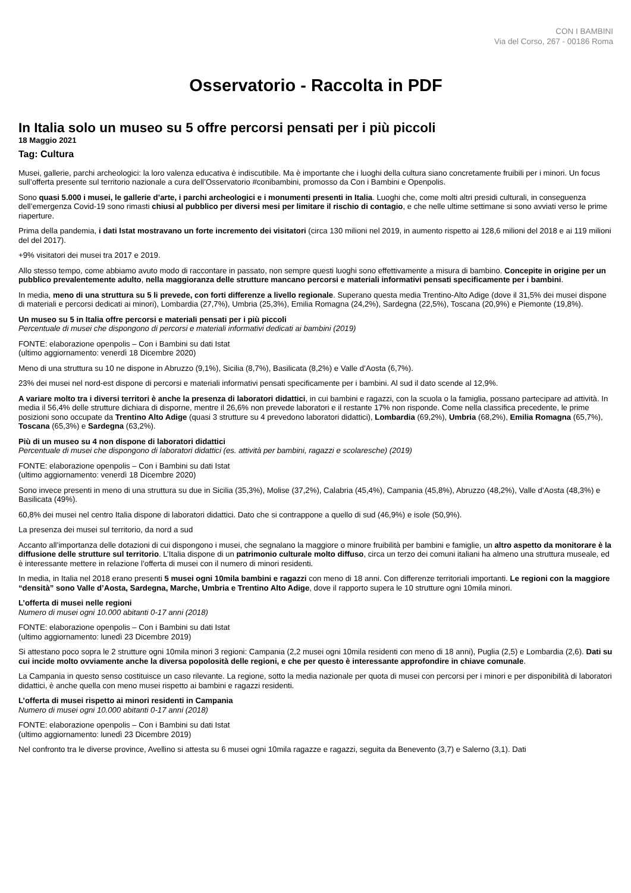CON I BAMBINI
Via del Corso, 267 - 00186 Roma
Osservatorio - Raccolta in PDF
In Italia solo un museo su 5 offre percorsi pensati per i più piccoli
18 Maggio 2021
Tag: Cultura
Musei, gallerie, parchi archeologici: la loro valenza educativa è indiscutibile. Ma è importante che i luoghi della cultura siano concretamente fruibili per i minori. Un focus sull’offerta presente sul territorio nazionale a cura dell’Osservatorio #conibambini, promosso da Con i Bambini e Openpolis.
Sono quasi 5.000 i musei, le gallerie d’arte, i parchi archeologici e i monumenti presenti in Italia. Luoghi che, come molti altri presidi culturali, in conseguenza dell’emergenza Covid-19 sono rimasti chiusi al pubblico per diversi mesi per limitare il rischio di contagio, e che nelle ultime settimane si sono avviati verso le prime riaperture.
Prima della pandemia, i dati Istat mostravano un forte incremento dei visitatori (circa 130 milioni nel 2019, in aumento rispetto ai 128,6 milioni del 2018 e ai 119 milioni del del 2017).
+9% visitatori dei musei tra 2017 e 2019.
Allo stesso tempo, come abbiamo avuto modo di raccontare in passato, non sempre questi luoghi sono effettivamente a misura di bambino. Concepite in origine per un pubblico prevalentemente adulto, nella maggioranza delle strutture mancano percorsi e materiali informativi pensati specificamente per i bambini.
In media, meno di una struttura su 5 li prevede, con forti differenze a livello regionale. Superano questa media Trentino-Alto Adige (dove il 31,5% dei musei dispone di materiali e percorsi dedicati ai minori), Lombardia (27,7%), Umbria (25,3%), Emilia Romagna (24,2%), Sardegna (22,5%), Toscana (20,9%) e Piemonte (19,8%).
Un museo su 5 in Italia offre percorsi e materiali pensati per i più piccoli
Percentuale di musei che dispongono di percorsi e materiali informativi dedicati ai bambini (2019)
FONTE: elaborazione openpolis – Con i Bambini su dati Istat
(ultimo aggiornamento: venerdì 18 Dicembre 2020)
Meno di una struttura su 10 ne dispone in Abruzzo (9,1%), Sicilia (8,7%), Basilicata (8,2%) e Valle d’Aosta (6,7%).
23% dei musei nel nord-est dispone di percorsi e materiali informativi pensati specificamente per i bambini. Al sud il dato scende al 12,9%.
A variare molto tra i diversi territori è anche la presenza di laboratori didattici, in cui bambini e ragazzi, con la scuola o la famiglia, possano partecipare ad attività. In media il 56,4% delle strutture dichiara di disporne, mentre il 26,6% non prevede laboratori e il restante 17% non risponde. Come nella classifica precedente, le prime posizioni sono occupate da Trentino Alto Adige (quasi 3 strutture su 4 prevedono laboratori didattici), Lombardia (69,2%), Umbria (68,2%), Emilia Romagna (65,7%), Toscana (65,3%) e Sardegna (63,2%).
Più di un museo su 4 non dispone di laboratori didattici
Percentuale di musei che dispongono di laboratori didattici (es. attività per bambini, ragazzi e scolaresche) (2019)
FONTE: elaborazione openpolis – Con i Bambini su dati Istat
(ultimo aggiornamento: venerdì 18 Dicembre 2020)
Sono invece presenti in meno di una struttura su due in Sicilia (35,3%), Molise (37,2%), Calabria (45,4%), Campania (45,8%), Abruzzo (48,2%), Valle d’Aosta (48,3%) e Basilicata (49%).
60,8% dei musei nel centro Italia dispone di laboratori didattici. Dato che si contrappone a quello di sud (46,9%) e isole (50,9%).
La presenza dei musei sul territorio, da nord a sud
Accanto all’importanza delle dotazioni di cui dispongono i musei, che segnalano la maggiore o minore fruibilità per bambini e famiglie, un altro aspetto da monitorare è la diffusione delle strutture sul territorio. L’Italia dispone di un patrimonio culturale molto diffuso, circa un terzo dei comuni italiani ha almeno una struttura museale, ed è interessante mettere in relazione l’offerta di musei con il numero di minori residenti.
In media, in Italia nel 2018 erano presenti 5 musei ogni 10mila bambini e ragazzi con meno di 18 anni. Con differenze territoriali importanti. Le regioni con la maggiore “densità” sono Valle d’Aosta, Sardegna, Marche, Umbria e Trentino Alto Adige, dove il rapporto supera le 10 strutture ogni 10mila minori.
L’offerta di musei nelle regioni
Numero di musei ogni 10.000 abitanti 0-17 anni (2018)
FONTE: elaborazione openpolis – Con i Bambini su dati Istat
(ultimo aggiornamento: lunedì 23 Dicembre 2019)
Si attestano poco sopra le 2 strutture ogni 10mila minori 3 regioni: Campania (2,2 musei ogni 10mila residenti con meno di 18 anni), Puglia (2,5) e Lombardia (2,6). Dati su cui incide molto ovviamente anche la diversa popolosità delle regioni, e che per questo è interessante approfondire in chiave comunale.
La Campania in questo senso costituisce un caso rilevante. La regione, sotto la media nazionale per quota di musei con percorsi per i minori e per disponibilità di laboratori didattici, è anche quella con meno musei rispetto ai bambini e ragazzi residenti.
L’offerta di musei rispetto ai minori residenti in Campania
Numero di musei ogni 10.000 abitanti 0-17 anni (2018)
FONTE: elaborazione openpolis – Con i Bambini su dati Istat
(ultimo aggiornamento: lunedì 23 Dicembre 2019)
Nel confronto tra le diverse province, Avellino si attesta su 6 musei ogni 10mila ragazze e ragazzi, seguita da Benevento (3,7) e Salerno (3,1). Dati